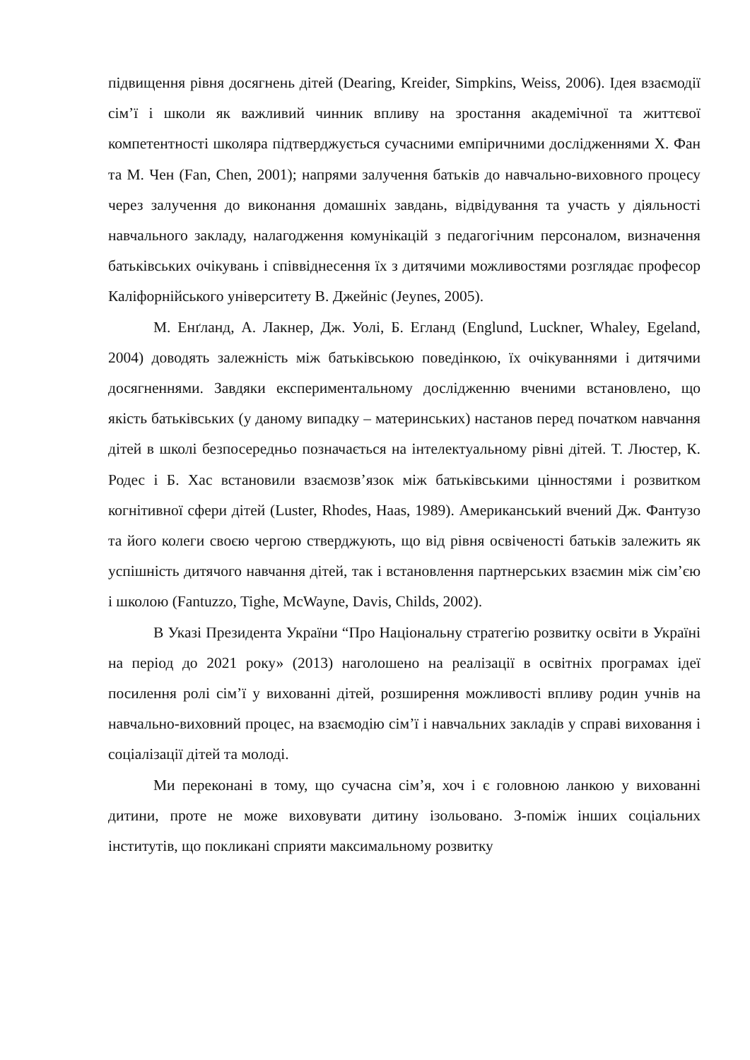підвищення рівня досягнень дітей (Dearing, Kreider, Simpkins, Weiss, 2006). Ідея взаємодії сім’ї і школи як важливий чинник впливу на зростання академічної та життєвої компетентності школяра підтверджується сучасними емпіричними дослідженнями Х. Фан та М. Чен (Fan, Chen, 2001); напрями залучення батьків до навчально-виховного процесу через залучення до виконання домашніх завдань, відвідування та участь у діяльності навчального закладу, налагодження комунікацій з педагогічним персоналом, визначення батьківських очікувань і співвіднесення їх з дитячими можливостями розглядає професор Каліфорнійського університету В. Джейніс (Jeynes, 2005).
М. Енґланд, А. Лакнер, Дж. Уолі, Б. Егланд (Englund, Luckner, Whaley, Egeland, 2004) доводять залежність між батьківською поведінкою, їх очікуваннями і дитячими досягненнями. Завдяки експериментальному дослідженню вченими встановлено, що якість батьківських (у даному випадку – материнських) настанов перед початком навчання дітей в школі безпосередньо позначається на інтелектуальному рівні дітей. Т. Люстер, К. Родес і Б. Хас встановили взаємозв’язок між батьківськими цінностями і розвитком когнітивної сфери дітей (Luster, Rhodes, Haas, 1989). Американський вчений Дж. Фантузо та його колеги своєю чергою стверджують, що від рівня освіченості батьків залежить як успішність дитячого навчання дітей, так і встановлення партнерських взаємин між сім’єю і школою (Fantuzzo, Tighe, McWayne, Davis, Childs, 2002).
В Указі Президента України “Про Національну стратегію розвитку освіти в Україні на період до 2021 року» (2013) наголошено на реалізації в освітніх програмах ідеї посилення ролі сім’ї у вихованні дітей, розширення можливості впливу родин учнів на навчально-виховний процес, на взаємодію сім’ї і навчальних закладів у справі виховання і соціалізації дітей та молоді.
Ми переконані в тому, що сучасна сім’я, хоч і є головною ланкою у вихованні дитини, проте не може виховувати дитину ізольовано. З-поміж інших соціальних інститутів, що покликані сприяти максимальному розвитку